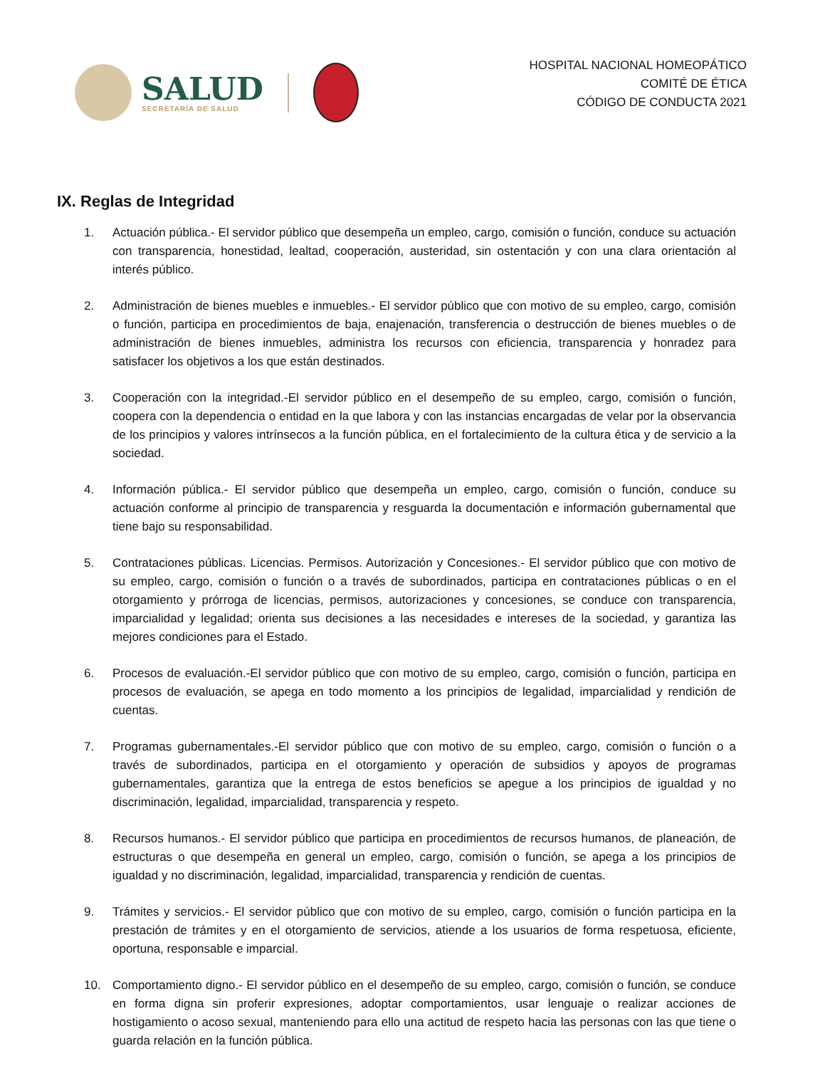SALUD
SECRETARÍA DE SALUD
HOSPITAL NACIONAL HOMEOPÁTICO
COMITÉ DE ÉTICA
CÓDIGO DE CONDUCTA 2021
IX. Reglas de Integridad
1. Actuación pública.- El servidor público que desempeña un empleo, cargo, comisión o función, conduce su actuación con transparencia, honestidad, lealtad, cooperación, austeridad, sin ostentación y con una clara orientación al interés público.
2. Administración de bienes muebles e inmuebles.- El servidor público que con motivo de su empleo, cargo, comisión o función, participa en procedimientos de baja, enajenación, transferencia o destrucción de bienes muebles o de administración de bienes inmuebles, administra los recursos con eficiencia, transparencia y honradez para satisfacer los objetivos a los que están destinados.
3. Cooperación con la integridad.-El servidor público en el desempeño de su empleo, cargo, comisión o función, coopera con la dependencia o entidad en la que labora y con las instancias encargadas de velar por la observancia de los principios y valores intrínsecos a la función pública, en el fortalecimiento de la cultura ética y de servicio a la sociedad.
4. Información pública.- El servidor público que desempeña un empleo, cargo, comisión o función, conduce su actuación conforme al principio de transparencia y resguarda la documentación e información gubernamental que tiene bajo su responsabilidad.
5. Contrataciones públicas. Licencias. Permisos. Autorización y Concesiones.- El servidor público que con motivo de su empleo, cargo, comisión o función o a través de subordinados, participa en contrataciones públicas o en el otorgamiento y prórroga de licencias, permisos, autorizaciones y concesiones, se conduce con transparencia, imparcialidad y legalidad; orienta sus decisiones a las necesidades e intereses de la sociedad, y garantiza las mejores condiciones para el Estado.
6. Procesos de evaluación.-El servidor público que con motivo de su empleo, cargo, comisión o función, participa en procesos de evaluación, se apega en todo momento a los principios de legalidad, imparcialidad y rendición de cuentas.
7. Programas gubernamentales.-El servidor público que con motivo de su empleo, cargo, comisión o función o a través de subordinados, participa en el otorgamiento y operación de subsidios y apoyos de programas gubernamentales, garantiza que la entrega de estos beneficios se apegue a los principios de igualdad y no discriminación, legalidad, imparcialidad, transparencia y respeto.
8. Recursos humanos.- El servidor público que participa en procedimientos de recursos humanos, de planeación, de estructuras o que desempeña en general un empleo, cargo, comisión o función, se apega a los principios de igualdad y no discriminación, legalidad, imparcialidad, transparencia y rendición de cuentas.
9. Trámites y servicios.- El servidor público que con motivo de su empleo, cargo, comisión o función participa en la prestación de trámites y en el otorgamiento de servicios, atiende a los usuarios de forma respetuosa, eficiente, oportuna, responsable e imparcial.
10. Comportamiento digno.- El servidor público en el desempeño de su empleo, cargo, comisión o función, se conduce en forma digna sin proferir expresiones, adoptar comportamientos, usar lenguaje o realizar acciones de hostigamiento o acoso sexual, manteniendo para ello una actitud de respeto hacia las personas con las que tiene o guarda relación en la función pública.